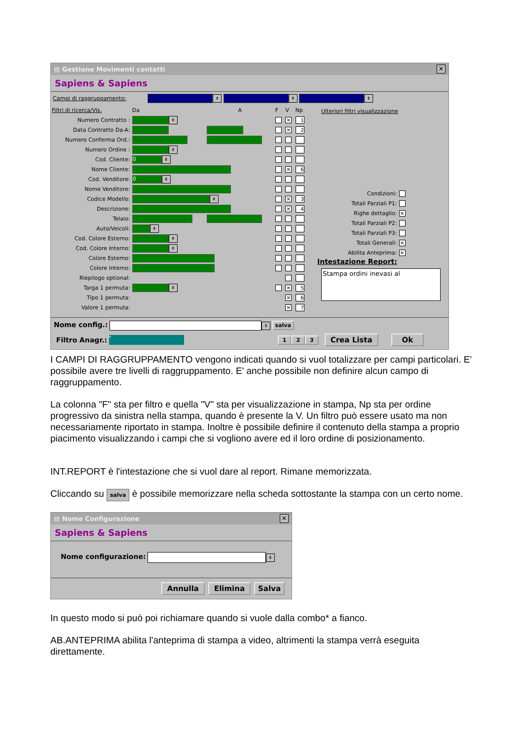▤ Gestione Movimenti contatti ✕
Sapiens & Sapiens
Campi di raggruppamento: ⇟ ⇟ ⇟
| Filtri di ricerca/Vis. | Da | A | F | V | Np |
| Numero Contratto : | ⇟ | | | ✕ | 1 |
| Data Contratto Da-A: | | | | ✕ | 2 |
| Numero Conferma Ord.: | | | | | |
| Numero Ordine : | ⇟ | | | | |
| Cod. Cliente: | 0 ⇟ | | | | |
| Nome Cliente: | | | | ✕ | 6 |
| Cod. Venditore: | 0 ⇟ | | | | |
| Nome Venditore: | | | | | |
| Codice Modello: | ⇟ | | | ✕ | 3 |
| Descrizione: | | | | ✕ | 4 |
| Telaio: | | | | | |
| Auto/Veicoli: | ⇟ | | | | |
| Cod. Colore Esterno: | ⇟ | | | | |
| Cod. Colore Interno: | ⇟ | | | | |
| Colore Esterno: | | | | | |
| Colore Interno: | | | | | |
| Riepilogo optional: | | | | | |
| Targa 1 permuta: | ⇟ | | | ✕ | 5 |
| Tipo 1 permuta: | | | | ✕ | 6 |
| Valore 1 permuta: | | | | ✕ | 7 |
Ulteriori filtri visualizzazione
| Condizioni: | |
| Totali Parziali P1: | |
| Righe dettaglio: | ✕ |
| Totali Parziali P2: | |
| Totali Parziali P3: | |
| Totali Generali: | ✕ |
| Abilita Anteprima: | ✕ |
Intestazione Report:
Stampa ordini inevasi al
Nome config.: ⇟ salva
Filtro Anagr.: * 1 2 3 Crea Lista Ok
I CAMPI DI RAGGRUPPAMENTO vengono indicati quando si vuol totalizzare per campi particolari. E' possibile avere tre livelli di raggruppamento. E' anche possibile non definire alcun campo di raggruppamento.
La colonna "F" sta per filtro e quella "V" sta per visualizzazione in stampa, Np sta per ordine progressivo da sinistra nella stampa, quando è presente la V. Un filtro può essere usato ma non necessariamente riportato in stampa. Inoltre è possibile definire il contenuto della stampa a proprio piacimento visualizzando i campi che si vogliono avere ed il loro ordine di posizionamento.
INT.REPORT è l'intestazione che si vuol dare al report. Rimane memorizzata.
Cliccando su salva è possibile memorizzare nella scheda sottostante la stampa con un certo nome.
▤ Nome Configurazione ✕
Sapiens & Sapiens
Nome configurazione: ⇟
Annulla Elimina Salva
In questo modo si può poi richiamare quando si vuole dalla combo* a fianco.
AB.ANTEPRIMA abilita l'anteprima di stampa a video, altrimenti la stampa verrà eseguita direttamente.